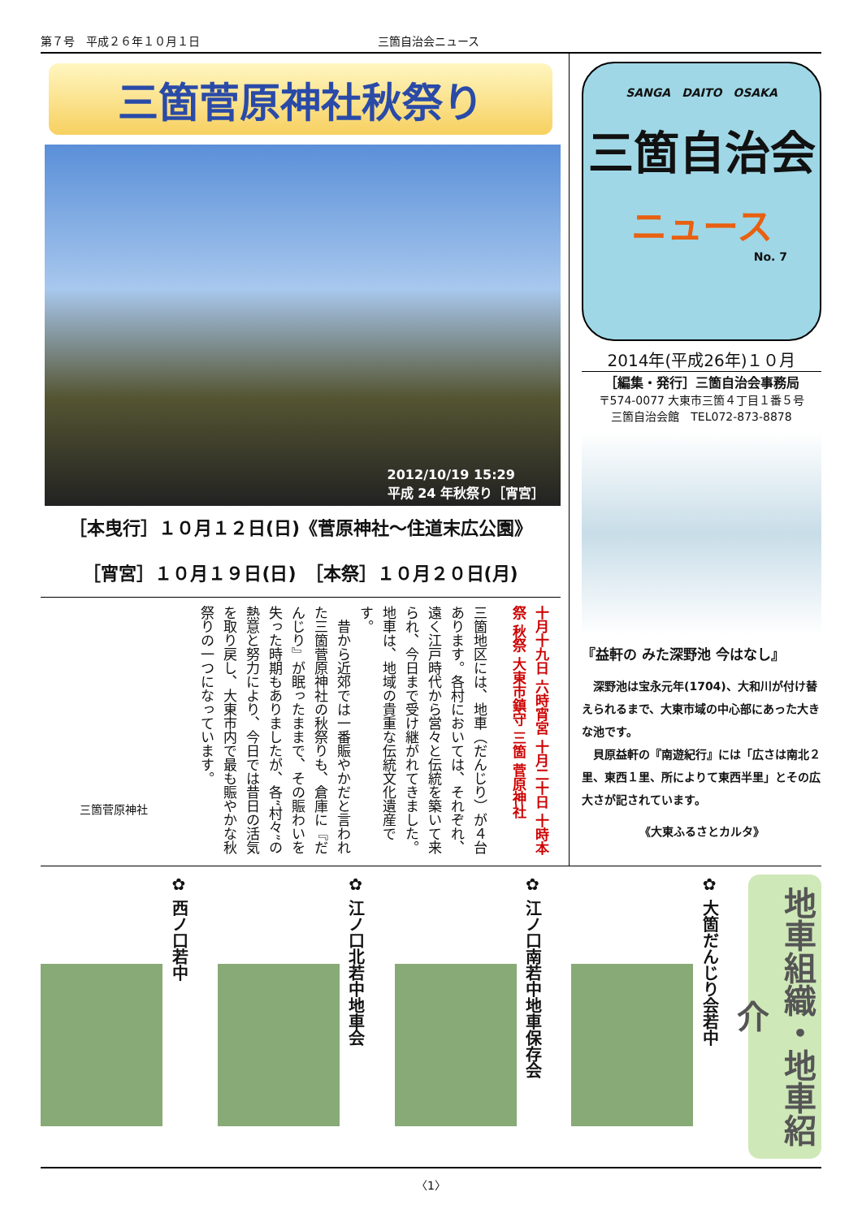第７号　平成２６年１０月１日 三箇自治会ニュース
三箇菅原神社秋祭り
2012/10/19 15:29
平成 24 年秋祭り［宵宮］
［本曳行］１０月１２日(日)《菅原神社～住道末広公園》
［宵宮］１０月１９日(日)　［本祭］１０月２０日(月)
十月十九日 六時宵宮 十月二十日 十時本祭 秋祭 大東市鎮守 三箇 菅原神社
三箇地区には、地車（だんじり）が４台あります。各村においては、それぞれ、遠く江戸時代から営々と伝統を築いて来られ、今日まで受け継がれてきました。地車は、地域の貴重な伝統文化遺産です。
　昔から近郊では一番賑やかだと言われた三箇菅原神社の秋祭りも、倉庫に『だんじり』が眠ったままで、その賑わいを失った時期もありましたが、各“村々”の熱意と努力により、今日では昔日の活気を取り戻し、大東市内で最も賑やかな秋祭りの一つになっています。
三箇菅原神社
SANGA　DAITO　OSAKA
三箇自治会
ニュース
No. 7
2014年(平成26年)１０月
［編集・発行］三箇自治会事務局
〒574-0077 大東市三箇４丁目１番５号
三箇自治会館　TEL072-873-8878
『益軒の みた深野池 今はなし』
　深野池は宝永元年(1704)、大和川が付け替えられるまで、大東市域の中心部にあった大きな池です。
　貝原益軒の『南遊紀行』には「広さは南北２里、東西１里、所によりて東西半里」とその広大さが記されています。
《大東ふるさとカルタ》
✿ 西ノ口若中
✿ 江ノ口北若中地車会
✿ 江ノ口南若中地車保存会
✿ 大箇だんじり会若中
地車組織・地車紹介
〈1〉